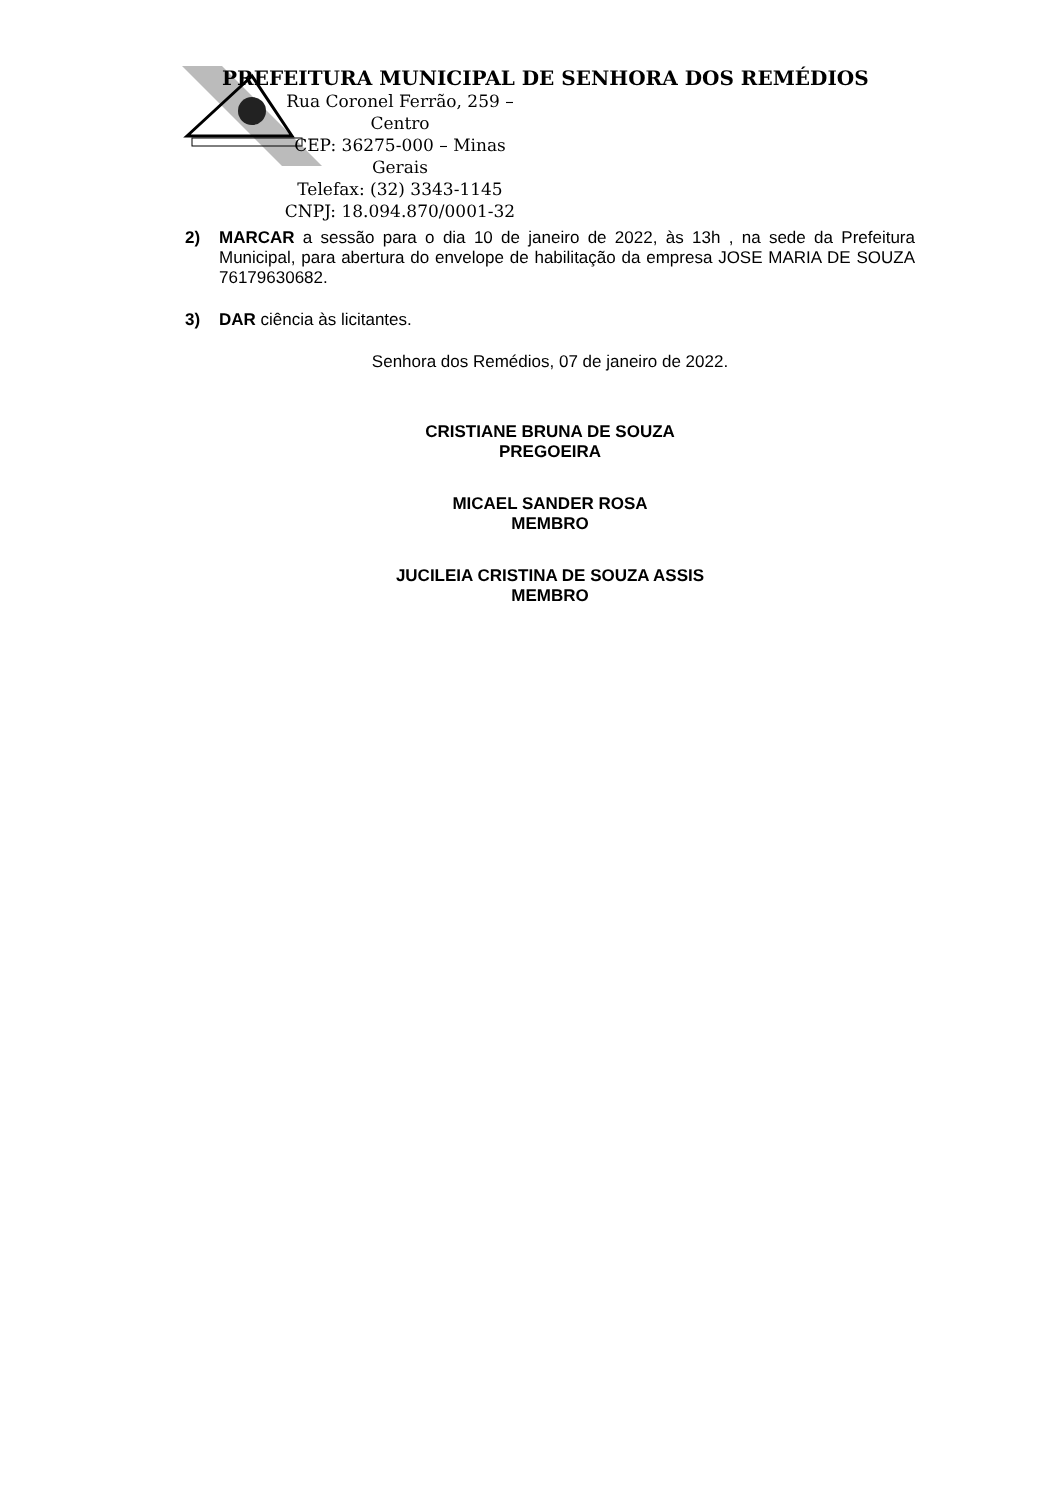PREFEITURA MUNICIPAL DE SENHORA DOS REMÉDIOS
Rua Coronel Ferrão, 259 – Centro
CEP: 36275-000 – Minas Gerais
Telefax: (32) 3343-1145
CNPJ: 18.094.870/0001-32
2) MARCAR a sessão para o dia 10 de janeiro de 2022, às 13h , na sede da Prefeitura Municipal, para abertura do envelope de habilitação da empresa JOSE MARIA DE SOUZA 76179630682.
3) DAR ciência às licitantes.
Senhora dos Remédios, 07 de janeiro de 2022.
CRISTIANE BRUNA DE SOUZA
PREGOEIRA
MICAEL SANDER ROSA
MEMBRO
JUCILEIA CRISTINA DE SOUZA ASSIS
MEMBRO